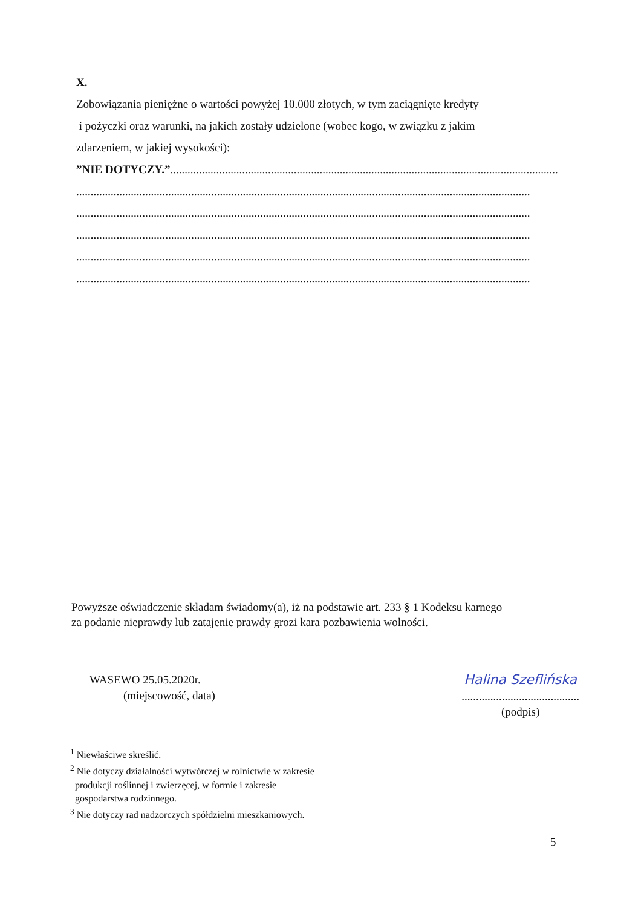X.
Zobowiązania pieniężne o wartości powyżej 10.000 złotych, w tym zaciągnięte kredyty
i pożyczki oraz warunki, na jakich zostały udzielone (wobec kogo, w związku z jakim
zdarzeniem, w jakiej wysokości):
”NIE DOTYCZY.”.......................................................................................................................................
..............................................................................................................................................................
..............................................................................................................................................................
..............................................................................................................................................................
..............................................................................................................................................................
..............................................................................................................................................................
Powyższe oświadczenie składam świadomy(a), iż na podstawie art. 233 § 1 Kodeksu karnego
za podanie nieprawdy lub zatajenie prawdy grozi kara pozbawienia wolności.
WASEWO 25.05.2020r.
(miejscowość, data)
Halina Szeflińska
.........................................
(podpis)
<sup>1</sup> Niewłaściwe skreślić.
<sup>2</sup> Nie dotyczy działalności wytwórczej w rolnictwie w zakresie
produkcji roślinnej i zwierzęcej, w formie i zakresie
gospodarstwa rodzinnego.
<sup>3</sup> Nie dotyczy rad nadzorczych spółdzielni mieszkaniowych.
5